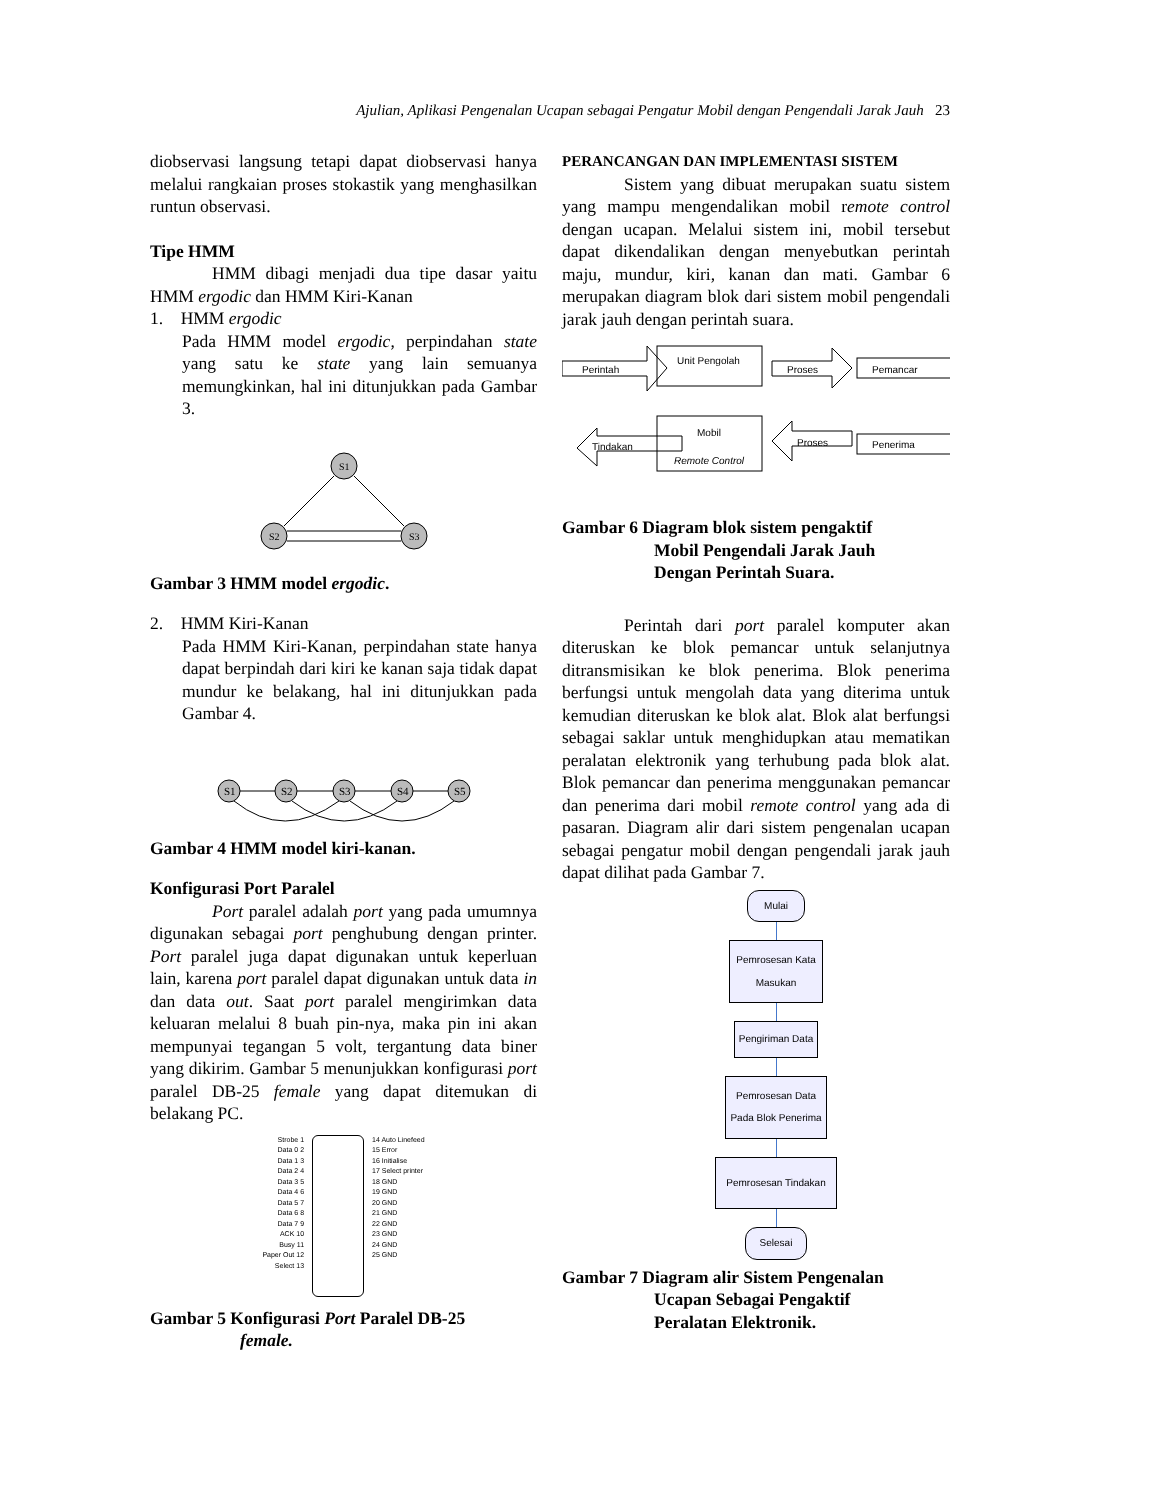Ajulian, Aplikasi Pengenalan Ucapan sebagai Pengatur Mobil dengan Pengendali Jarak Jauh 23
diobservasi langsung tetapi dapat diobservasi hanya melalui rangkaian proses stokastik yang menghasilkan runtun observasi.
Tipe HMM
HMM dibagi menjadi dua tipe dasar yaitu HMM ergodic dan HMM Kiri-Kanan
1. HMM ergodic
Pada HMM model ergodic, perpindahan state yang satu ke state yang lain semuanya memungkinkan, hal ini ditunjukkan pada Gambar 3.
S1
S2
S3
Gambar 3 HMM model ergodic.
2. HMM Kiri-Kanan
Pada HMM Kiri-Kanan, perpindahan state hanya dapat berpindah dari kiri ke kanan saja tidak dapat mundur ke belakang, hal ini ditunjukkan pada Gambar 4.
S1
S2
S3
S4
S5
Gambar 4 HMM model kiri-kanan.
Konfigurasi Port Paralel
Port paralel adalah port yang pada umumnya digunakan sebagai port penghubung dengan printer. Port paralel juga dapat digunakan untuk keperluan lain, karena port paralel dapat digunakan untuk data in dan data out. Saat port paralel mengirimkan data keluaran melalui 8 buah pin-nya, maka pin ini akan mempunyai tegangan 5 volt, tergantung data biner yang dikirim. Gambar 5 menunjukkan konfigurasi port paralel DB-25 female yang dapat ditemukan di belakang PC.
Strobe 1
Data 0 2
Data 1 3
Data 2 4
Data 3 5
Data 4 6
Data 5 7
Data 6 8
Data 7 9
ACK 10
Busy 11
Paper Out 12
Select 13
14 Auto Linefeed
15 Error
16 Initialise
17 Select printer
18 GND
19 GND
20 GND
21 GND
22 GND
23 GND
24 GND
25 GND
Gambar 5 Konfigurasi Port Paralel DB-25
female.
PERANCANGAN DAN IMPLEMENTASI SISTEM
Sistem yang dibuat merupakan suatu sistem yang mampu mengendalikan mobil remote control dengan ucapan. Melalui sistem ini, mobil tersebut dapat dikendalikan dengan menyebutkan perintah maju, mundur, kiri, kanan dan mati. Gambar 6 merupakan diagram blok dari sistem mobil pengendali jarak jauh dengan perintah suara.
Perintah
Unit Pengolah
Proses
Pemancar
Tindakan
Mobil
Remote Control
Proses
Penerima
Gambar 6 Diagram blok sistem pengaktif
Mobil Pengendali Jarak Jauh
Dengan Perintah Suara.
Perintah dari port paralel komputer akan diteruskan ke blok pemancar untuk selanjutnya ditransmisikan ke blok penerima. Blok penerima berfungsi untuk mengolah data yang diterima untuk kemudian diteruskan ke blok alat. Blok alat berfungsi sebagai saklar untuk menghidupkan atau mematikan peralatan elektronik yang terhubung pada blok alat. Blok pemancar dan penerima menggunakan pemancar dan penerima dari mobil remote control yang ada di pasaran. Diagram alir dari sistem pengenalan ucapan sebagai pengatur mobil dengan pengendali jarak jauh dapat dilihat pada Gambar 7.
Mulai
Pemrosesan Kata
Masukan
Pengiriman Data
Pemrosesan Data
Pada Blok Penerima
Pemrosesan Tindakan
Selesai
Gambar 7 Diagram alir Sistem Pengenalan
Ucapan Sebagai Pengaktif
Peralatan Elektronik.